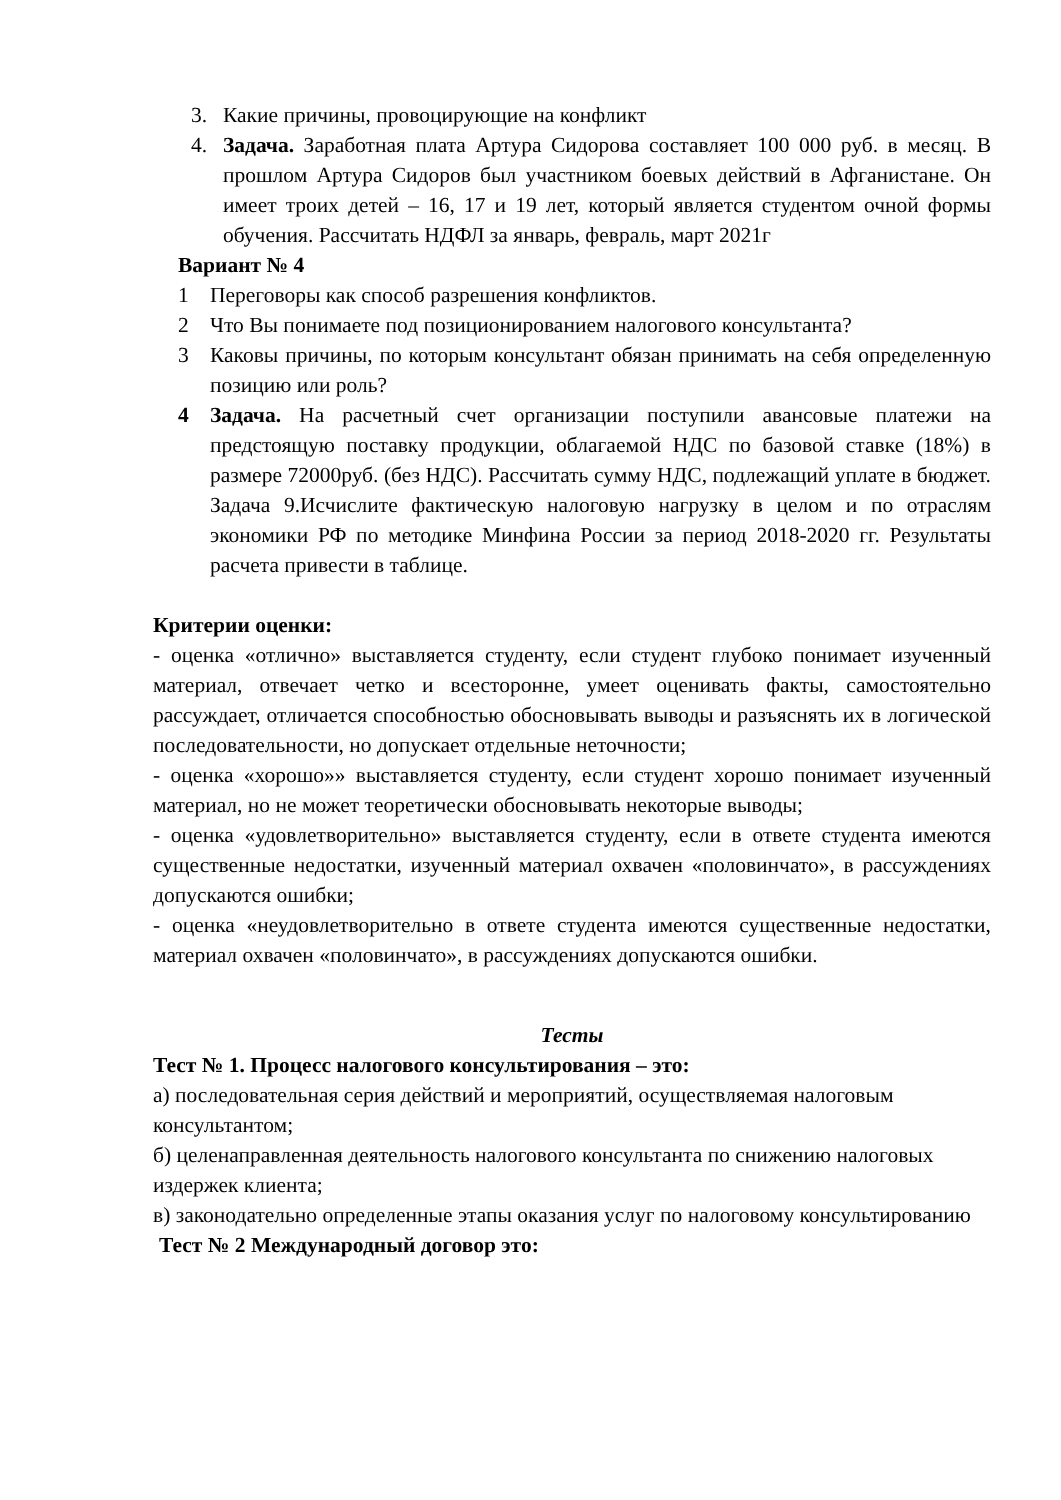3. Какие причины, провоцирующие на конфликт
4. Задача. Заработная плата Артура Сидорова составляет 100 000 руб. в месяц. В прошлом Артура Сидоров был участником боевых действий в Афганистане. Он имеет троих детей – 16, 17 и 19 лет, который является студентом очной формы обучения. Рассчитать НДФЛ за январь, февраль, март 2021г
Вариант № 4
1 Переговоры как способ разрешения конфликтов.
2 Что Вы понимаете под позиционированием налогового консультанта?
3 Каковы причины, по которым консультант обязан принимать на себя определенную позицию или роль?
4 Задача. На расчетный счет организации поступили авансовые платежи на предстоящую поставку продукции, облагаемой НДС по базовой ставке (18%) в размере 72000руб. (без НДС). Рассчитать сумму НДС, подлежащий уплате в бюджет. Задача 9.Исчислите фактическую налоговую нагрузку в целом и по отраслям экономики РФ по методике Минфина России за период 2018-2020 гг. Результаты расчета привести в таблице.
Критерии оценки:
- оценка «отлично» выставляется студенту, если студент глубоко понимает изученный материал, отвечает четко и всесторонне, умеет оценивать факты, самостоятельно рассуждает, отличается способностью обосновывать выводы и разъяснять их в логической последовательности, но допускает отдельные неточности;
- оценка «хорошо»» выставляется студенту, если студент хорошо понимает изученный материал, но не может теоретически обосновывать некоторые выводы;
- оценка «удовлетворительно» выставляется студенту, если в ответе студента имеются существенные недостатки, изученный материал охвачен «половинчато», в рассуждениях допускаются ошибки;
- оценка «неудовлетворительно в ответе студента имеются существенные недостатки, материал охвачен «половинчато», в рассуждениях допускаются ошибки.
Тесты
Тест № 1. Процесс налогового консультирования – это:
а) последовательная серия действий и мероприятий, осуществляемая налоговым консультантом;
б) целенаправленная деятельность налогового консультанта по снижению налоговых издержек клиента;
в) законодательно определенные этапы оказания услуг по налоговому консультированию
Тест № 2 Международный договор это: